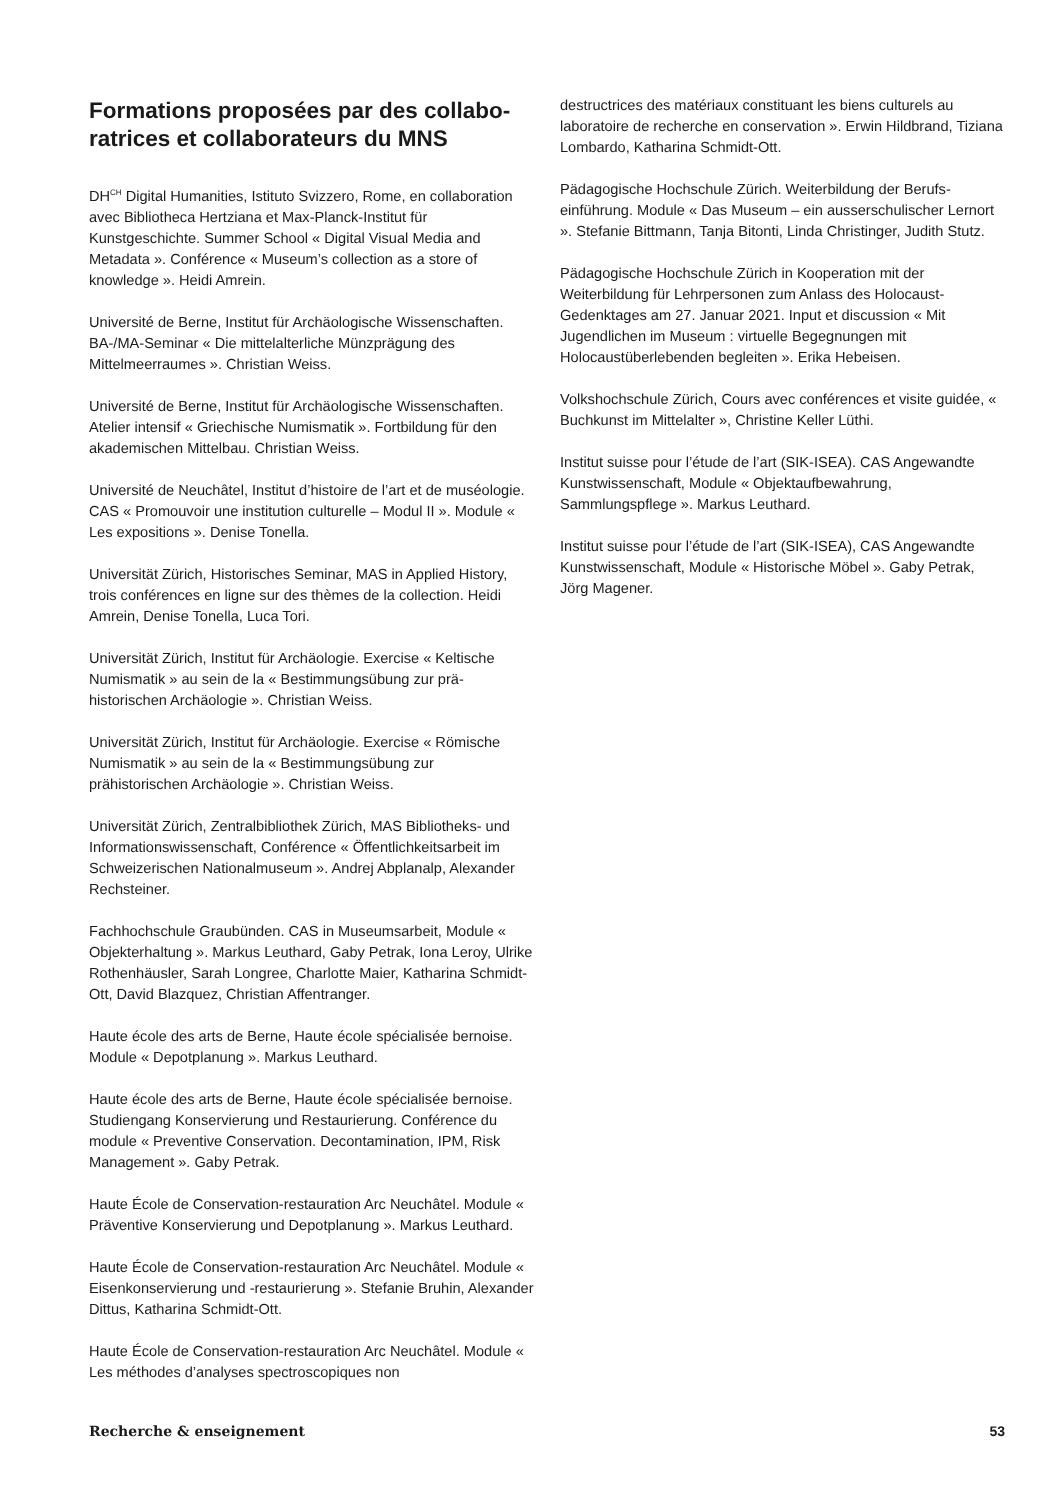Formations proposées par des collabo­ratrices et collaborateurs du MNS
DH<sup>CH</sup> Digital Humanities, Istituto Svizzero, Rome, en collabora­tion avec Bibliotheca Hertziana et Max-Planck-Institut für Kunstgeschichte. Summer School « Digital Visual Media and Metadata ». Conférence « Museum’s collection as a store of knowledge ». Heidi Amrein.
Université de Berne, Institut für Archäologische Wissenschaften. BA-/MA-Seminar « Die mittelalterliche Münzprägung des Mittelmeerraumes ». Christian Weiss.
Université de Berne, Institut für Archäologische Wissenschaften. Atelier intensif « Griechische Numismatik ». Fortbildung für den akademischen Mittelbau. Christian Weiss.
Université de Neuchâtel, Institut d’histoire de l’art et de muséologie. CAS « Promouvoir une institution culturelle – Modul II ». Module « Les expositions ». Denise Tonella.
Universität Zürich, Historisches Seminar, MAS in Applied History, trois conférences en ligne sur des thèmes de la collection. Heidi Amrein, Denise Tonella, Luca Tori.
Universität Zürich, Institut für Archäologie. Exercise « Keltische Numismatik » au sein de la « Bestimmungsübung zur prä­historischen Archäologie ». Christian Weiss.
Universität Zürich, Institut für Archäologie. Exercise « Römische Numismatik » au sein de la « Bestimmungsübung zur prähistorischen Archäologie ». Christian Weiss.
Universität Zürich, Zentralbibliothek Zürich, MAS Bibliotheks- und Informationswissenschaft, Conférence « Öffentlichkeits­arbeit im Schweizerischen Nationalmuseum ». Andrej Abplanalp, Alexander Rechsteiner.
Fachhochschule Graubünden. CAS in Museumsarbeit, Module « Objekterhaltung ». Markus Leuthard, Gaby Petrak, Iona Leroy, Ulrike Rothenhäusler, Sarah Longree, Charlotte Maier, Katharina Schmidt-Ott, David Blazquez, Christian Affentranger.
Haute école des arts de Berne, Haute école spécialisée bernoise. Module « Depotplanung ». Markus Leuthard.
Haute école des arts de Berne, Haute école spécialisée bernoise. Studiengang Konservierung und Restaurierung. Conférence du module « Preventive Conservation. Decontamination, IPM, Risk Management ». Gaby Petrak.
Haute École de Conservation-restauration Arc Neuchâtel. Module « Präventive Konservierung und Depotplanung ». Markus Leuthard.
Haute École de Conservation-restauration Arc Neuchâtel. Module « Eisenkonservierung und -restaurierung ». Stefanie Bruhin, Alexander Dittus, Katharina Schmidt-Ott.
Haute École de Conservation-restauration Arc Neuchâtel. Module « Les méthodes d’analyses spectroscopiques non
destructrices des matériaux constituant les biens culturels au laboratoire de recherche en conservation ». Erwin Hildbrand, Tiziana Lombardo, Katharina Schmidt-Ott.
Pädagogische Hochschule Zürich. Weiterbildung der Berufs­einführung. Module « Das Museum – ein ausserschulischer Lernort ». Stefanie Bittmann, Tanja Bitonti, Linda Christinger, Judith Stutz.
Pädagogische Hochschule Zürich in Kooperation mit der Weiterbildung für Lehrpersonen zum Anlass des Holocaust-Gedenktages am 27. Januar 2021. Input et discussion « Mit Jugendlichen im Museum : virtuelle Begegnungen mit Holocaustüberlebenden begleiten ». Erika Hebeisen.
Volkshochschule Zürich, Cours avec conférences et visite guidée, « Buchkunst im Mittelalter », Christine Keller Lüthi.
Institut suisse pour l’étude de l’art (SIK-ISEA). CAS Ange­wandte Kunstwissenschaft, Module « Objektaufbewahrung, Sammlungspflege ». Markus Leuthard.
Institut suisse pour l’étude de l’art (SIK-ISEA), CAS Angewandte Kunstwissenschaft, Module « Historische Möbel ». Gaby Petrak, Jörg Magener.
Recherche & enseignement 53